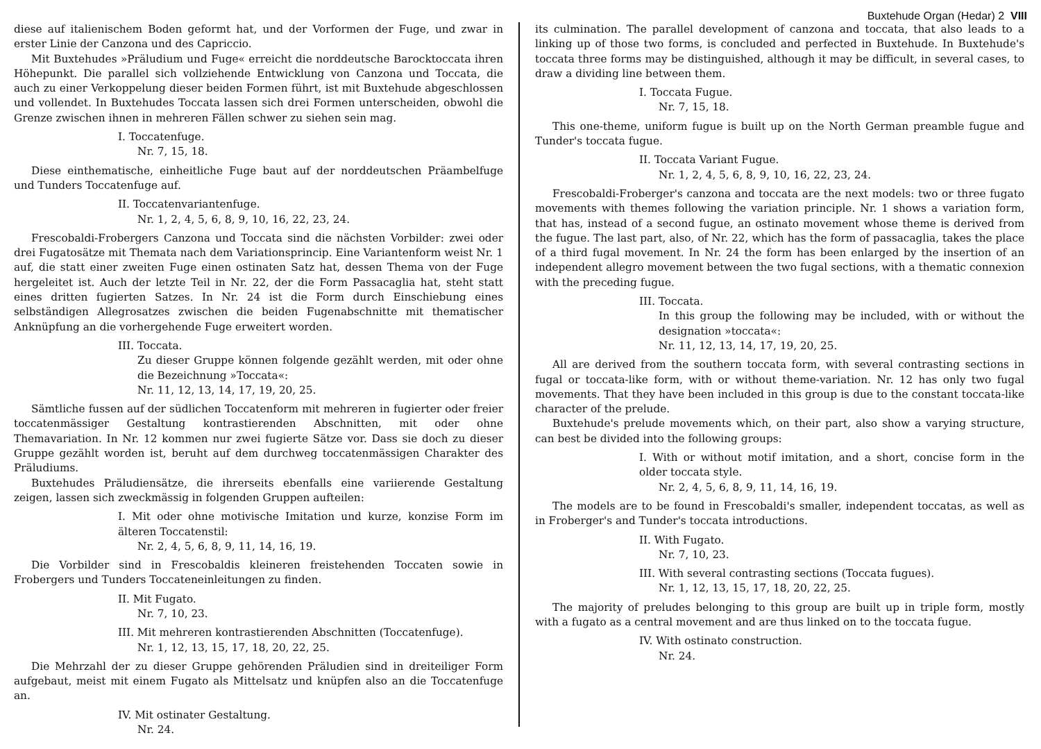Buxtehude Organ (Hedar) 2 VIII
diese auf italienischem Boden geformt hat, und der Vorformen der Fuge, und zwar in erster Linie der Canzona und des Capriccio.
Mit Buxtehudes »Präludium und Fuge« erreicht die norddeutsche Barocktoccata ihren Höhepunkt. Die parallel sich vollziehende Entwicklung von Canzona und Toccata, die auch zu einer Verkoppelung dieser beiden Formen führt, ist mit Buxtehude abgeschlossen und vollendet. In Buxtehudes Toccata lassen sich drei Formen unterscheiden, obwohl die Grenze zwischen ihnen in mehreren Fällen schwer zu siehen sein mag.
I. Toccatenfuge.
Nr. 7, 15, 18.
Diese einthematische, einheitliche Fuge baut auf der norddeutschen Präambelfuge und Tunders Toccatenfuge auf.
II. Toccatenvariantenfuge.
Nr. 1, 2, 4, 5, 6, 8, 9, 10, 16, 22, 23, 24.
Frescobaldi-Frobergers Canzona und Toccata sind die nächsten Vorbilder: zwei oder drei Fugatosätze mit Themata nach dem Variationsprincip. Eine Variantenform weist Nr. 1 auf, die statt einer zweiten Fuge einen ostinaten Satz hat, dessen Thema von der Fuge hergeleitet ist. Auch der letzte Teil in Nr. 22, der die Form Passacaglia hat, steht statt eines dritten fugierten Satzes. In Nr. 24 ist die Form durch Einschiebung eines selbständigen Allegrosatzes zwischen die beiden Fugenabschnitte mit thematischer Anknüpfung an die vorhergehende Fuge erweitert worden.
III. Toccata.
Zu dieser Gruppe können folgende gezählt werden, mit oder ohne die Bezeichnung »Toccata«:
Nr. 11, 12, 13, 14, 17, 19, 20, 25.
Sämtliche fussen auf der südlichen Toccatenform mit mehreren in fugierter oder freier toccatenmässiger Gestaltung kontrastierenden Abschnitten, mit oder ohne Themavariation. In Nr. 12 kommen nur zwei fugierte Sätze vor. Dass sie doch zu dieser Gruppe gezählt worden ist, beruht auf dem durchweg toccatenmässigen Charakter des Präludiums.
Buxtehudes Präludiensätze, die ihrerseits ebenfalls eine variierende Gestaltung zeigen, lassen sich zweckmässig in folgenden Gruppen aufteilen:
I. Mit oder ohne motivische Imitation und kurze, konzise Form im älteren Toccatenstil:
Nr. 2, 4, 5, 6, 8, 9, 11, 14, 16, 19.
Die Vorbilder sind in Frescobaldis kleineren freistehenden Toccaten sowie in Frobergers und Tunders Toccateneinleitungen zu finden.
II. Mit Fugato.
Nr. 7, 10, 23.
III. Mit mehreren kontrastierenden Abschnitten (Toccatenfuge).
Nr. 1, 12, 13, 15, 17, 18, 20, 22, 25.
Die Mehrzahl der zu dieser Gruppe gehörenden Präludien sind in dreiteiliger Form aufgebaut, meist mit einem Fugato als Mittelsatz und knüpfen also an die Toccatenfuge an.
IV. Mit ostinater Gestaltung.
Nr. 24.
its culmination. The parallel development of canzona and toccata, that also leads to a linking up of those two forms, is concluded and perfected in Buxtehude. In Buxtehude's toccata three forms may be distinguished, although it may be difficult, in several cases, to draw a dividing line between them.
I. Toccata Fugue.
Nr. 7, 15, 18.
This one-theme, uniform fugue is built up on the North German preamble fugue and Tunder's toccata fugue.
II. Toccata Variant Fugue.
Nr. 1, 2, 4, 5, 6, 8, 9, 10, 16, 22, 23, 24.
Frescobaldi-Froberger's canzona and toccata are the next models: two or three fugato movements with themes following the variation principle. Nr. 1 shows a variation form, that has, instead of a second fugue, an ostinato movement whose theme is derived from the fugue. The last part, also, of Nr. 22, which has the form of passacaglia, takes the place of a third fugal movement. In Nr. 24 the form has been enlarged by the insertion of an independent allegro movement between the two fugal sections, with a thematic connexion with the preceding fugue.
III. Toccata.
In this group the following may be included, with or without the designation »toccata«:
Nr. 11, 12, 13, 14, 17, 19, 20, 25.
All are derived from the southern toccata form, with several contrasting sections in fugal or toccata-like form, with or without theme-variation. Nr. 12 has only two fugal movements. That they have been included in this group is due to the constant toccata-like character of the prelude.
Buxtehude's prelude movements which, on their part, also show a varying structure, can best be divided into the following groups:
I. With or without motif imitation, and a short, concise form in the older toccata style.
Nr. 2, 4, 5, 6, 8, 9, 11, 14, 16, 19.
The models are to be found in Frescobaldi's smaller, independent toccatas, as well as in Froberger's and Tunder's toccata introductions.
II. With Fugato.
Nr. 7, 10, 23.
III. With several contrasting sections (Toccata fugues).
Nr. 1, 12, 13, 15, 17, 18, 20, 22, 25.
The majority of preludes belonging to this group are built up in triple form, mostly with a fugato as a central movement and are thus linked on to the toccata fugue.
IV. With ostinato construction.
Nr. 24.